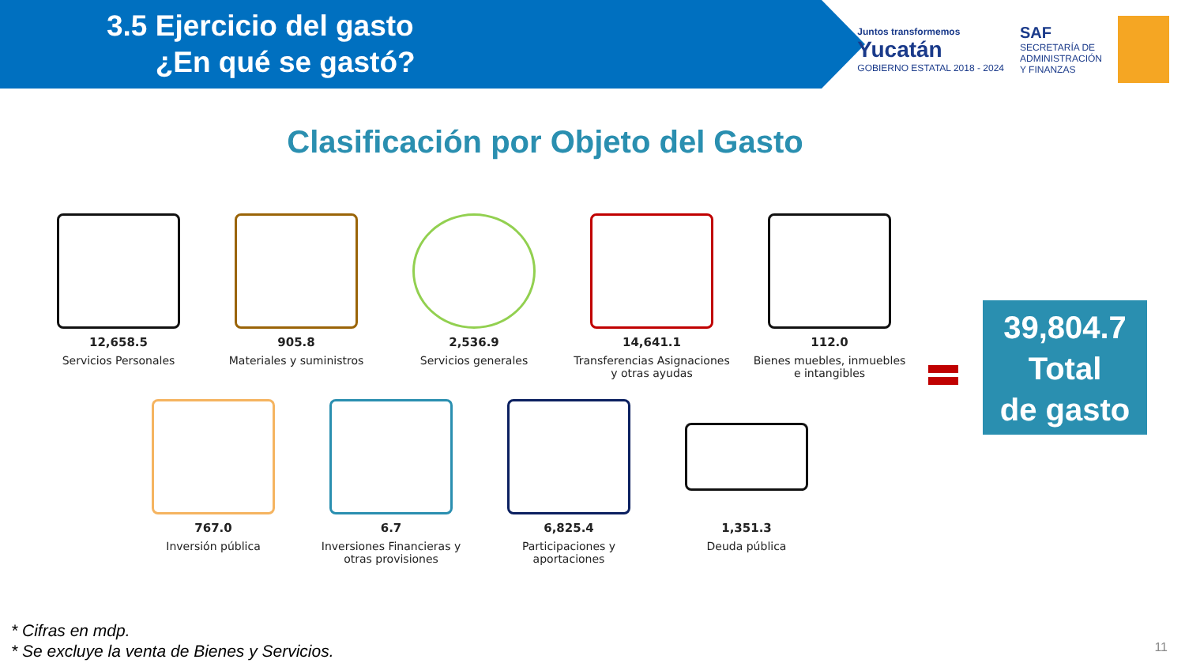3.5 Ejercicio del gasto
¿En qué se gastó?
Juntos transformemos
Yucatán
GOBIERNO ESTATAL 2018 - 2024
SAF
SECRETARÍA DE
ADMINISTRACIÓN
Y FINANZAS
Clasificación por Objeto del Gasto
12,658.5
Servicios Personales
905.8
Materiales y suministros
2,536.9
Servicios generales
14,641.1
Transferencias Asignaciones y otras ayudas
112.0
Bienes muebles, inmuebles e intangibles
39,804.7
Total
de gasto
767.0
Inversión pública
6.7
Inversiones Financieras y otras provisiones
6,825.4
Participaciones y aportaciones
1,351.3
Deuda pública
* Cifras en mdp.
* Se excluye la venta de Bienes y Servicios.
11